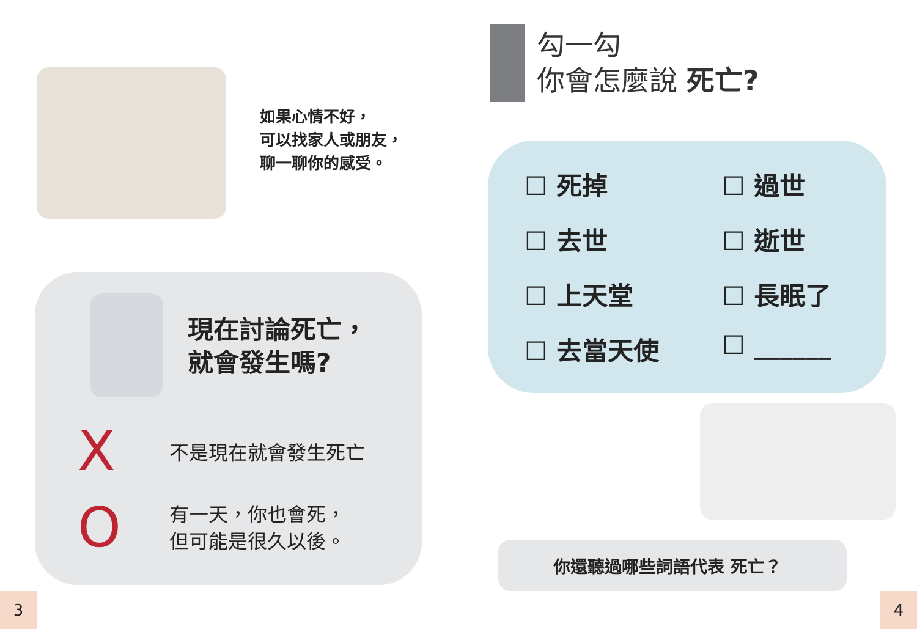如果心情不好，
可以找家人或朋友，
聊一聊你的感受。
現在討論死亡，
就會發生嗎?
X 不是現在就會發生死亡
O
有一天，你也會死，
但可能是很久以後。
3
勾一勾
你會怎麼說 死亡?
☐ 死掉
☐ 過世
☐ 去世
☐ 逝世
☐ 上天堂
☐ 長眠了
☐ 去當天使
☐ ______
你還聽過哪些詞語代表 死亡？
4